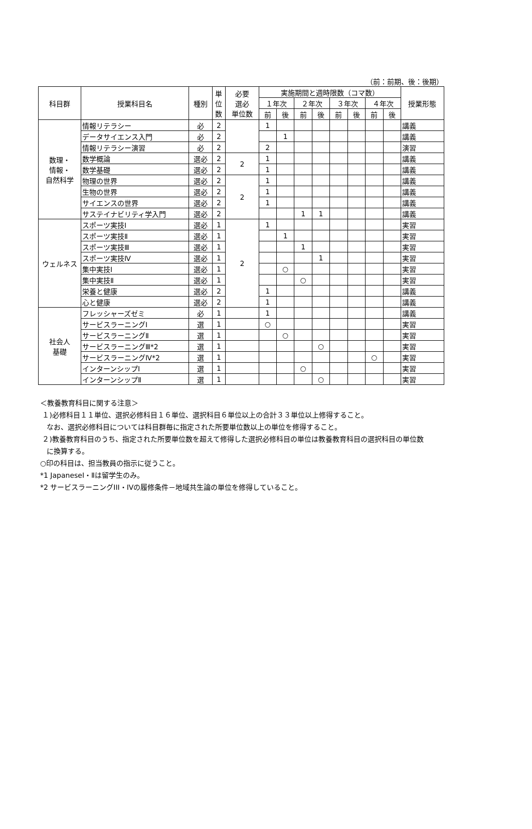（前：前期、後：後期）
| 科目群 | 授業科目名 | 種別 | 単 位 数 | 必要 選必 単位数 | 実施期間と週時限数（コマ数） | | | | | | | | 授業形態 |
| --- | --- | --- | --- | --- | --- | --- | --- | --- | --- | --- | --- | --- | --- |
| | | | | | １年次 | | ２年次 | | ３年次 | | ４年次 | | |
| | | | | | 前 | 後 | 前 | 後 | 前 | 後 | 前 | 後 | |
| 数理・ 情報・ 自然科学 | 情報リテラシー | 必 | 2 | | 1 | | | | | | | | 講義 |
| | データサイエンス入門 | 必 | 2 | | | 1 | | | | | | | 講義 |
| | 情報リテラシー演習 | 必 | 2 | | 2 | | | | | | | | 演習 |
| | 数学概論 | 選必 | 2 | 2 | 1 | | | | | | | | 講義 |
| | 数学基礎 | 選必 | 2 | | 1 | | | | | | | | 講義 |
| | 物理の世界 | 選必 | 2 | 2 | 1 | | | | | | | | 講義 |
| | 生物の世界 | 選必 | 2 | | 1 | | | | | | | | 講義 |
| | サイエンスの世界 | 選必 | 2 | | 1 | | | | | | | | 講義 |
| | サステイナビリティ学入門 | 選必 | 2 | | | | 1 | 1 | | | | | 講義 |
| ウェルネス | スポーツ実技Ⅰ | 選必 | 1 | 2 | 1 | | | | | | | | 実習 |
| | スポーツ実技Ⅱ | 選必 | 1 | | | 1 | | | | | | | 実習 |
| | スポーツ実技Ⅲ | 選必 | 1 | | | | 1 | | | | | | 実習 |
| | スポーツ実技Ⅳ | 選必 | 1 | | | | | 1 | | | | | 実習 |
| | 集中実技Ⅰ | 選必 | 1 | | | ○ | | | | | | | 実習 |
| | 集中実技Ⅱ | 選必 | 1 | | | | ○ | | | | | | 実習 |
| | 栄養と健康 | 選必 | 2 | | 1 | | | | | | | | 講義 |
| | 心と健康 | 選必 | 2 | | 1 | | | | | | | | 講義 |
| 社会人 基礎 | フレッシャーズゼミ | 必 | 1 | | 1 | | | | | | | | 講義 |
| | サービスラーニングⅠ | 選 | 1 | | ○ | | | | | | | | 実習 |
| | サービスラーニングⅡ | 選 | 1 | | | ○ | | | | | | | 実習 |
| | サービスラーニングⅢ*2 | 選 | 1 | | | | | ○ | | | | | 実習 |
| | サービスラーニングⅣ*2 | 選 | 1 | | | | | | | | ○ | | 実習 |
| | インターンシップⅠ | 選 | 1 | | | | ○ | | | | | | 実習 |
| | インターンシップⅡ | 選 | 1 | | | | | ○ | | | | | 実習 |
＜教養教育科目に関する注意＞
１)必修科目１１単位、選択必修科目１６単位、選択科目６単位以上の合計３３単位以上修得すること。
なお、選択必修科目については科目群毎に指定された所要単位数以上の単位を修得すること。
２)教養教育科目のうち、指定された所要単位数を超えて修得した選択必修科目の単位は教養教育科目の選択科目の単位数
に換算する。
○印の科目は、担当教員の指示に従うこと。
*1 JapaneseⅠ・Ⅱは留学生のみ。
*2 サービスラーニングIII・IVの履修条件－地域共生論の単位を修得していること。